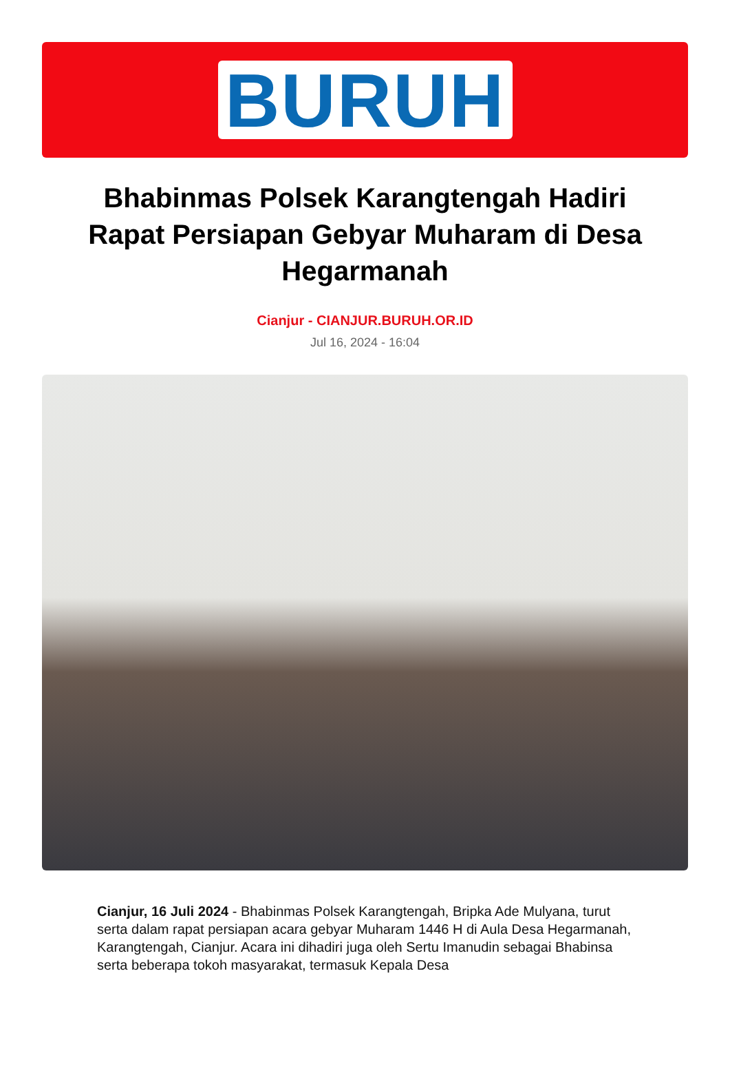BURUH
Bhabinmas Polsek Karangtengah Hadiri Rapat Persiapan Gebyar Muharam di Desa Hegarmanah
Cianjur - CIANJUR.BURUH.OR.ID
Jul 16, 2024 - 16:04
Cianjur, 16 Juli 2024 - Bhabinmas Polsek Karangtengah, Bripka Ade Mulyana, turut serta dalam rapat persiapan acara gebyar Muharam 1446 H di Aula Desa Hegarmanah, Karangtengah, Cianjur. Acara ini dihadiri juga oleh Sertu Imanudin sebagai Bhabinsa serta beberapa tokoh masyarakat, termasuk Kepala Desa